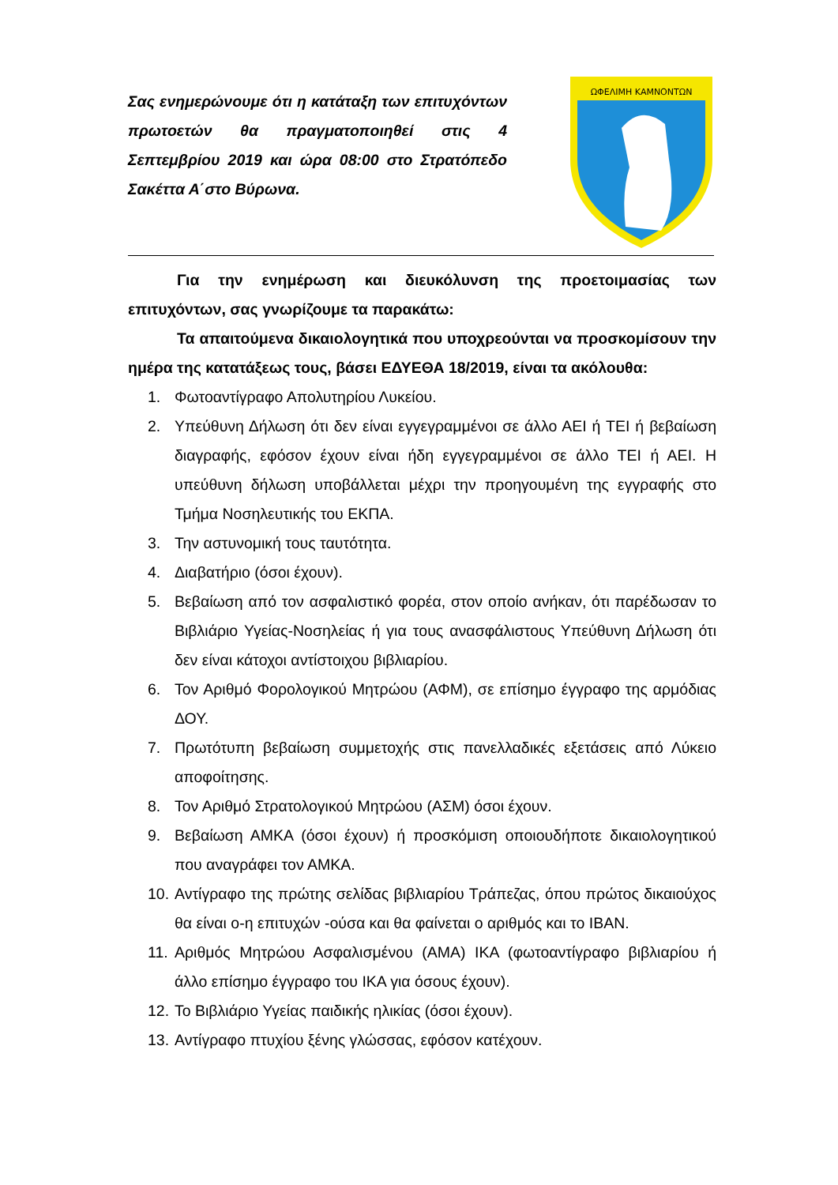Σας ενημερώνουμε ότι η κατάταξη των επιτυχόντων πρωτοετών θα πραγματοποιηθεί στις 4 Σεπτεμβρίου 2019 και ώρα 08:00 στο Στρατόπεδο Σακέττα Α΄στο Βύρωνα.
ΩΦΕΛΙΜΗ ΚΑΜΝΟΝΤΩΝ
Για την ενημέρωση και διευκόλυνση της προετοιμασίας των επιτυχόντων, σας γνωρίζουμε τα παρακάτω:
Τα απαιτούμενα δικαιολογητικά που υποχρεούνται να προσκομίσουν την ημέρα της κατατάξεως τους, βάσει ΕΔΥΕΘΑ 18/2019, είναι τα ακόλουθα:
1. Φωτοαντίγραφο Απολυτηρίου Λυκείου.
2. Υπεύθυνη Δήλωση ότι δεν είναι εγγεγραμμένοι σε άλλο ΑΕΙ ή ΤΕΙ ή βεβαίωση διαγραφής, εφόσον έχουν είναι ήδη εγγεγραμμένοι σε άλλο ΤΕΙ ή ΑΕΙ. Η υπεύθυνη δήλωση υποβάλλεται μέχρι την προηγουμένη της εγγραφής στο Τμήμα Νοσηλευτικής του ΕΚΠΑ.
3. Την αστυνομική τους ταυτότητα.
4. Διαβατήριο (όσοι έχουν).
5. Βεβαίωση από τον ασφαλιστικό φορέα, στον οποίο ανήκαν, ότι παρέδωσαν το Βιβλιάριο Υγείας-Νοσηλείας ή για τους ανασφάλιστους Υπεύθυνη Δήλωση ότι δεν είναι κάτοχοι αντίστοιχου βιβλιαρίου.
6. Τον Αριθμό Φορολογικού Μητρώου (ΑΦΜ), σε επίσημο έγγραφο της αρμόδιας ΔΟΥ.
7. Πρωτότυπη βεβαίωση συμμετοχής στις πανελλαδικές εξετάσεις από Λύκειο αποφοίτησης.
8. Τον Αριθμό Στρατολογικού Μητρώου (ΑΣΜ) όσοι έχουν.
9. Βεβαίωση ΑΜΚΑ (όσοι έχουν) ή προσκόμιση οποιουδήποτε δικαιολογητικού που αναγράφει τον ΑΜΚΑ.
10. Αντίγραφο της πρώτης σελίδας βιβλιαρίου Τράπεζας, όπου πρώτος δικαιούχος θα είναι ο-η επιτυχών -ούσα και θα φαίνεται ο αριθμός και το IBAN.
11. Αριθμός Μητρώου Ασφαλισμένου (ΑΜΑ) ΙΚΑ (φωτοαντίγραφο βιβλιαρίου ή άλλο επίσημο έγγραφο του ΙΚΑ για όσους έχουν).
12. Το Βιβλιάριο Υγείας παιδικής ηλικίας (όσοι έχουν).
13. Αντίγραφο πτυχίου ξένης γλώσσας, εφόσον κατέχουν.